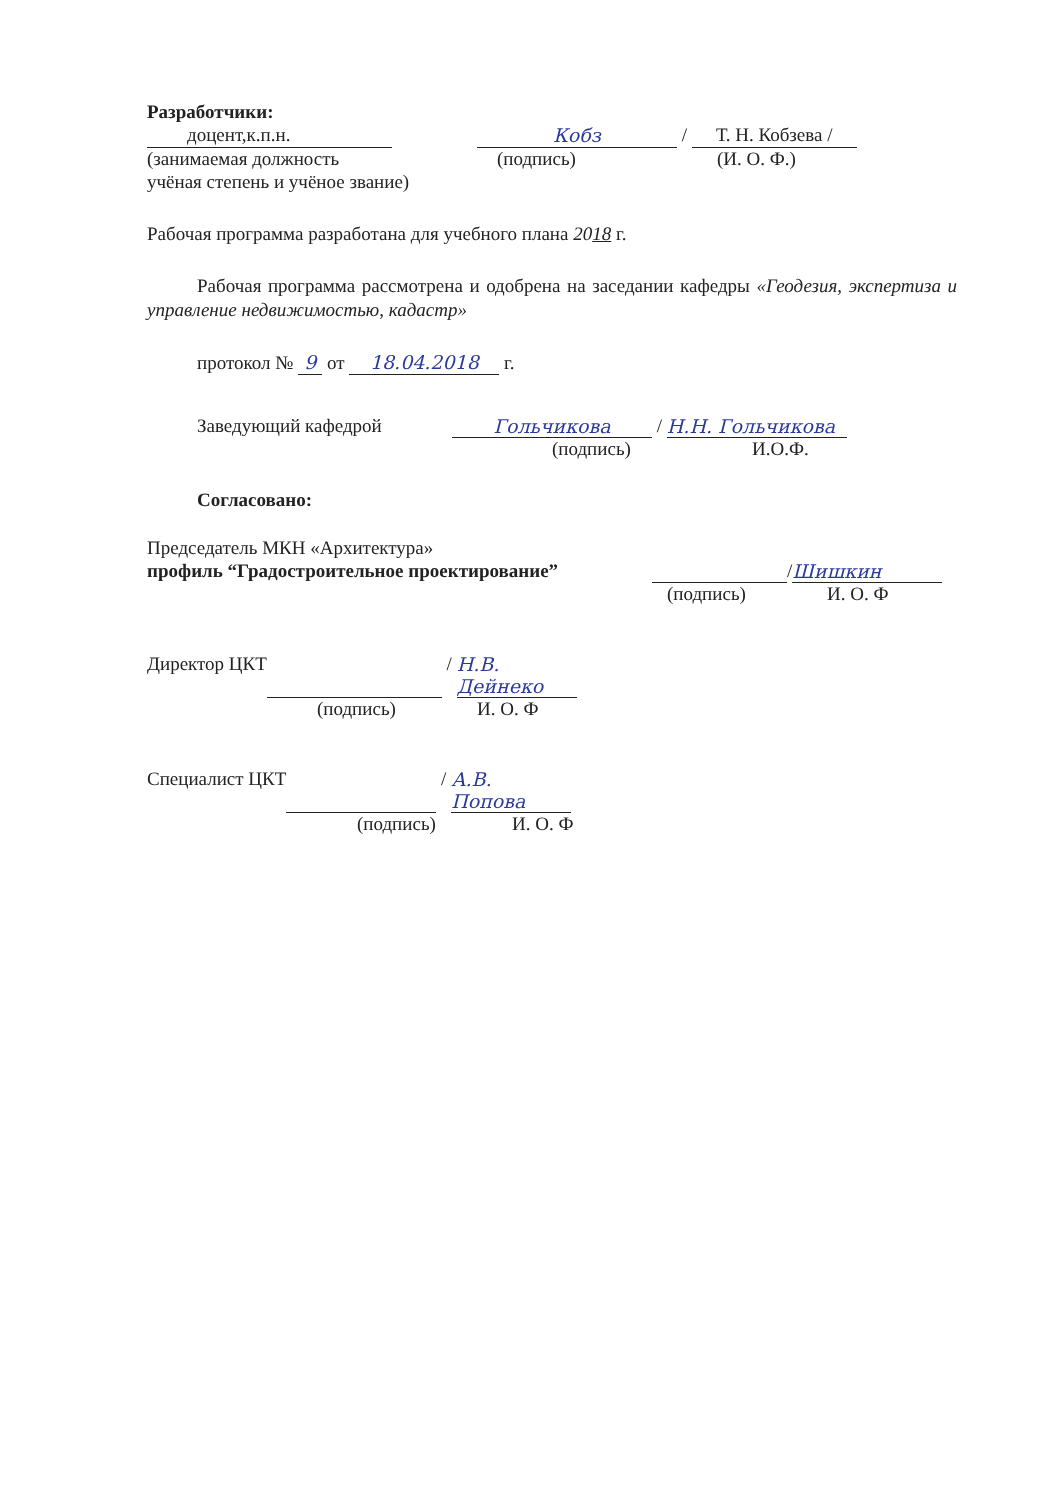Разработчики:
доцент,к.п.н. Кобз / Т. Н. Кобзева /
(занимаемая должность (подпись) (И. О. Ф.)
учёная степень и учёное звание)
Рабочая программа разработана для учебного плана 2018 г.
Рабочая программа рассмотрена и одобрена на заседании кафедры «Геодезия, экспертиза и управление недвижимостью, кадастр»
протокол № 9 от 18.04.2018 г.
Заведующий кафедрой Гольчикова / Н.Н. Гольчикова
(подпись) И.О.Ф.
Согласовано:
Председатель МКН «Архитектура»
профиль “Градостроительное проектирование” / Шишкин
(подпись) И. О. Ф
Директор ЦКТ / Н.В. Дейнеко
(подпись) И. О. Ф
Специалист ЦКТ / А.В. Попова
(подпись) И. О. Ф